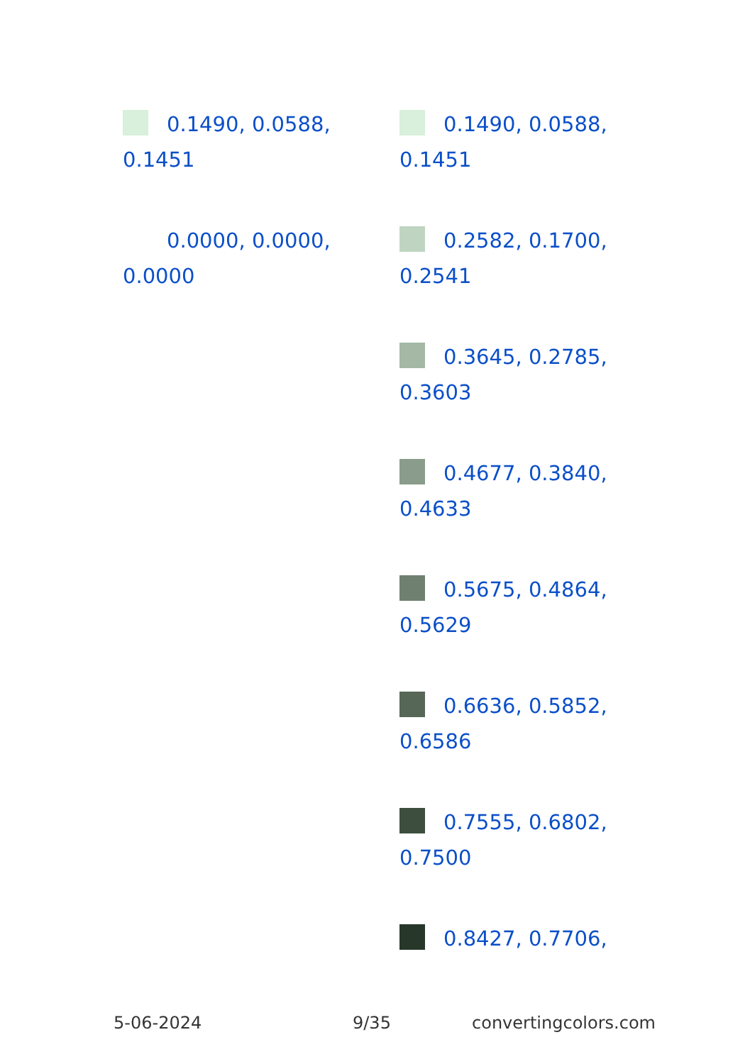0.1490, 0.0588, 0.1451
0.0000, 0.0000, 0.0000
0.1490, 0.0588, 0.1451
0.2582, 0.1700, 0.2541
0.3645, 0.2785, 0.3603
0.4677, 0.3840, 0.4633
0.5675, 0.4864, 0.5629
0.6636, 0.5852, 0.6586
0.7555, 0.6802, 0.7500
0.8427, 0.7706,
5-06-2024 9/35 convertingcolors.com